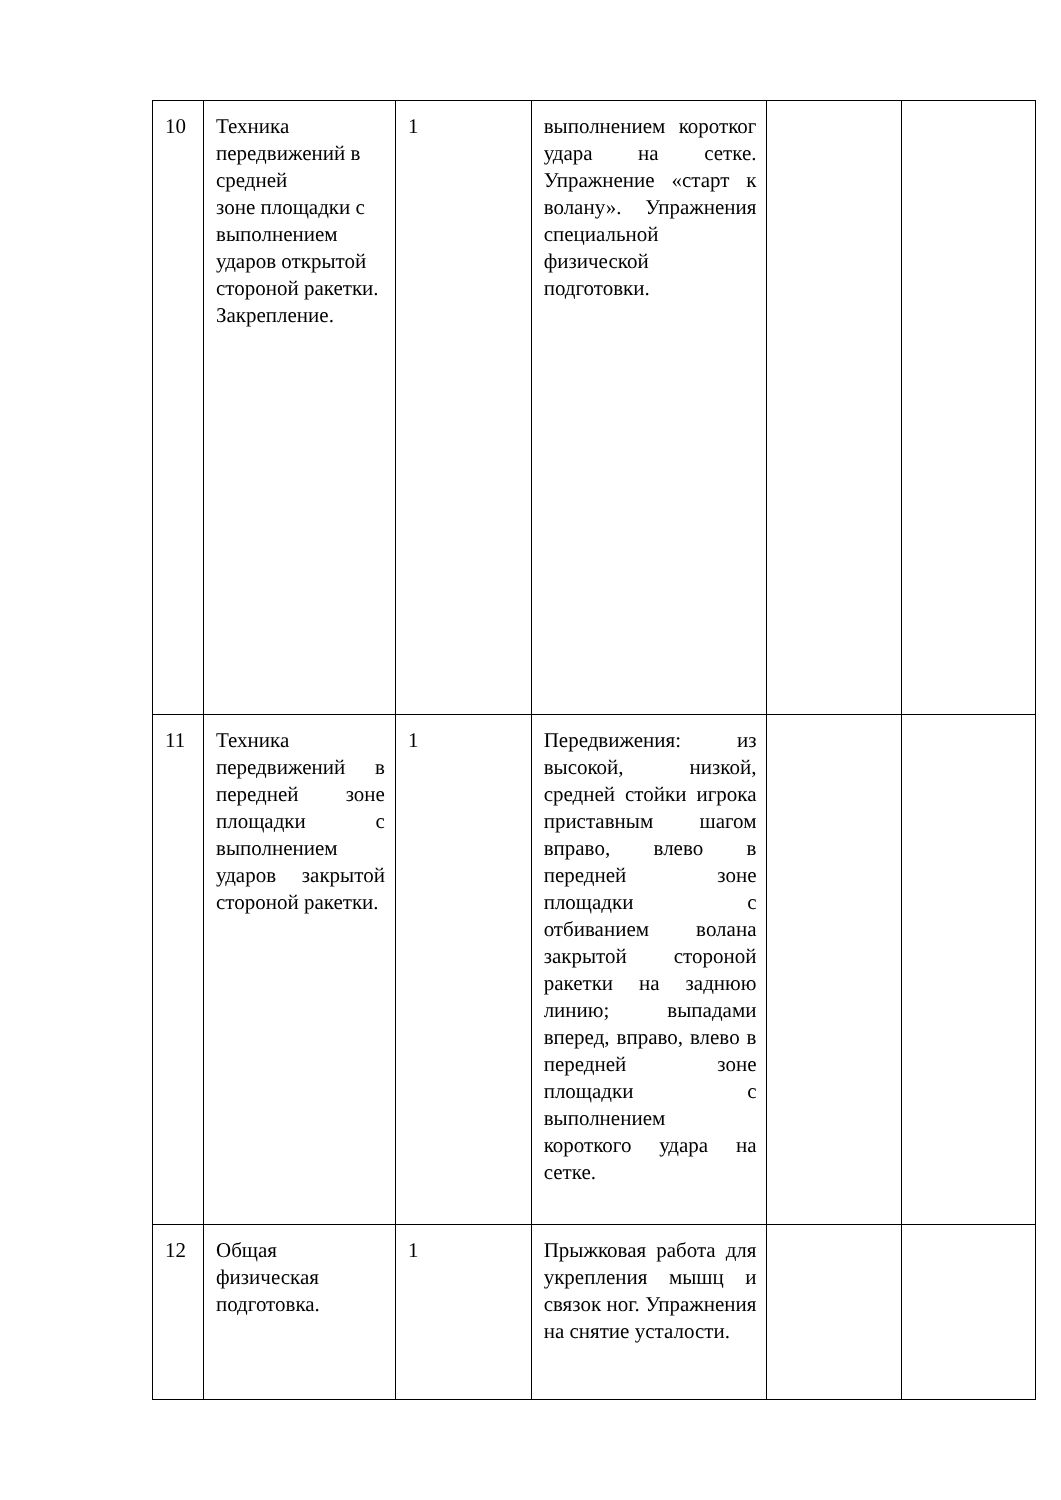| 10 | Техника передвижений в средней зоне площадки с выполнением ударов открытой стороной ракетки. Закрепление. | 1 | выполнением коротког удара на сетке. Упражнение «старт к волану». Упражнения специальной физической подготовки. | | |
| 11 | Техника передвижений в передней зоне площадки с выполнением ударов закрытой стороной ракетки. | 1 | Передвижения: из высокой, низкой, средней стойки игрока приставным шагом вправо, влево в передней зоне площадки с отбиванием волана закрытой стороной ракетки на заднюю линию; выпадами вперед, вправо, влево в передней зоне площадки с выполнением короткого удара на сетке. | | |
| 12 | Общая физическая подготовка. | 1 | Прыжковая работа для укрепления мышц и связок ног. Упражнения на снятие усталости. | | |